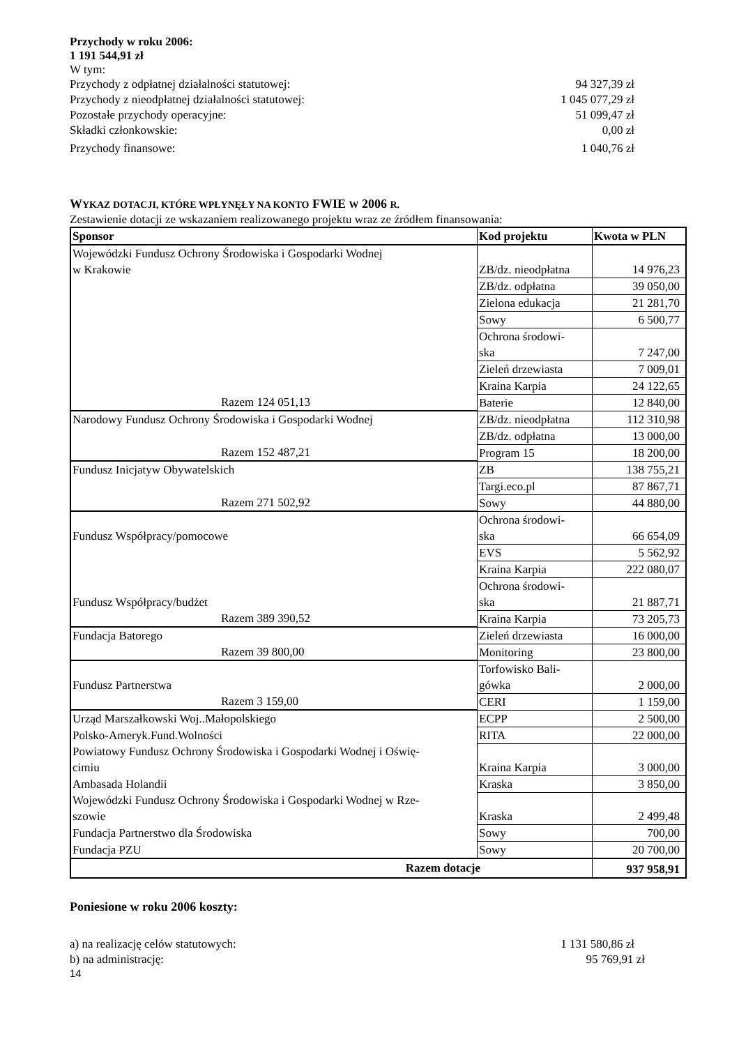Przychody w roku 2006:
1 191 544,91 zł
W tym:
Przychody z odpłatnej działalności statutowej: 94 327,39 zł
Przychody z nieodpłatnej działalności statutowej: 1 045 077,29 zł
Pozostałe przychody operacyjne: 51 099,47 zł
Składki członkowskie: 0,00 zł
Przychody finansowe: 1 040,76 zł
WYKAZ DOTACJI, KTÓRE WPŁYNĘŁY NA KONTO FWIE W 2006 R.
Zestawienie dotacji ze wskazaniem realizowanego projektu wraz ze źródłem finansowania:
| Sponsor | Kod projektu | Kwota w PLN |
| --- | --- | --- |
| Wojewódzki Fundusz Ochrony Środowiska i Gospodarki Wodnej w Krakowie | ZB/dz. nieodpłatna | 14 976,23 |
| | ZB/dz. odpłatna | 39 050,00 |
| | Zielona edukacja | 21 281,70 |
| | Sowy | 6 500,77 |
| | Ochrona środowi- ska | 7 247,00 |
| | Zieleń drzewiasta | 7 009,01 |
| | Kraina Karpia | 24 122,65 |
| Razem 124 051,13 | Baterie | 12 840,00 |
| Narodowy Fundusz Ochrony Środowiska i Gospodarki Wodnej | ZB/dz. nieodpłatna | 112 310,98 |
| | ZB/dz. odpłatna | 13 000,00 |
| Razem 152 487,21 | Program 15 | 18 200,00 |
| Fundusz Inicjatyw Obywatelskich | ZB | 138 755,21 |
| | Targi.eco.pl | 87 867,71 |
| Razem 271 502,92 | Sowy | 44 880,00 |
| Fundusz Współpracy/pomocowe | Ochrona środowi- ska | 66 654,09 |
| | EVS | 5 562,92 |
| | Kraina Karpia | 222 080,07 |
| Fundusz Współpracy/budżet | Ochrona środowi- ska | 21 887,71 |
| Razem 389 390,52 | Kraina Karpia | 73 205,73 |
| Fundacja Batorego | Zieleń drzewiasta | 16 000,00 |
| Razem 39 800,00 | Monitoring | 23 800,00 |
| Fundusz Partnerstwa | Torfowisko Bali- gówka | 2 000,00 |
| Razem 3 159,00 | CERI | 1 159,00 |
| Urząd Marszałkowski Woj..Małopolskiego | ECPP | 2 500,00 |
| Polsko-Ameryk.Fund.Wolności | RITA | 22 000,00 |
| Powiatowy Fundusz Ochrony Środowiska i Gospodarki Wodnej i Oświę- cimiu | Kraina Karpia | 3 000,00 |
| Ambasada Holandii | Kraska | 3 850,00 |
| Wojewódzki Fundusz Ochrony Środowiska i Gospodarki Wodnej w Rze- szowie | Kraska | 2 499,48 |
| Fundacja Partnerstwo dla Środowiska | Sowy | 700,00 |
| Fundacja PZU | Sowy | 20 700,00 |
| Razem dotacje | | 937 958,91 |
Poniesione w roku 2006 koszty:
a) na realizację celów statutowych: 1 131 580,86 zł
b) na administrację: 95 769,91 zł
14